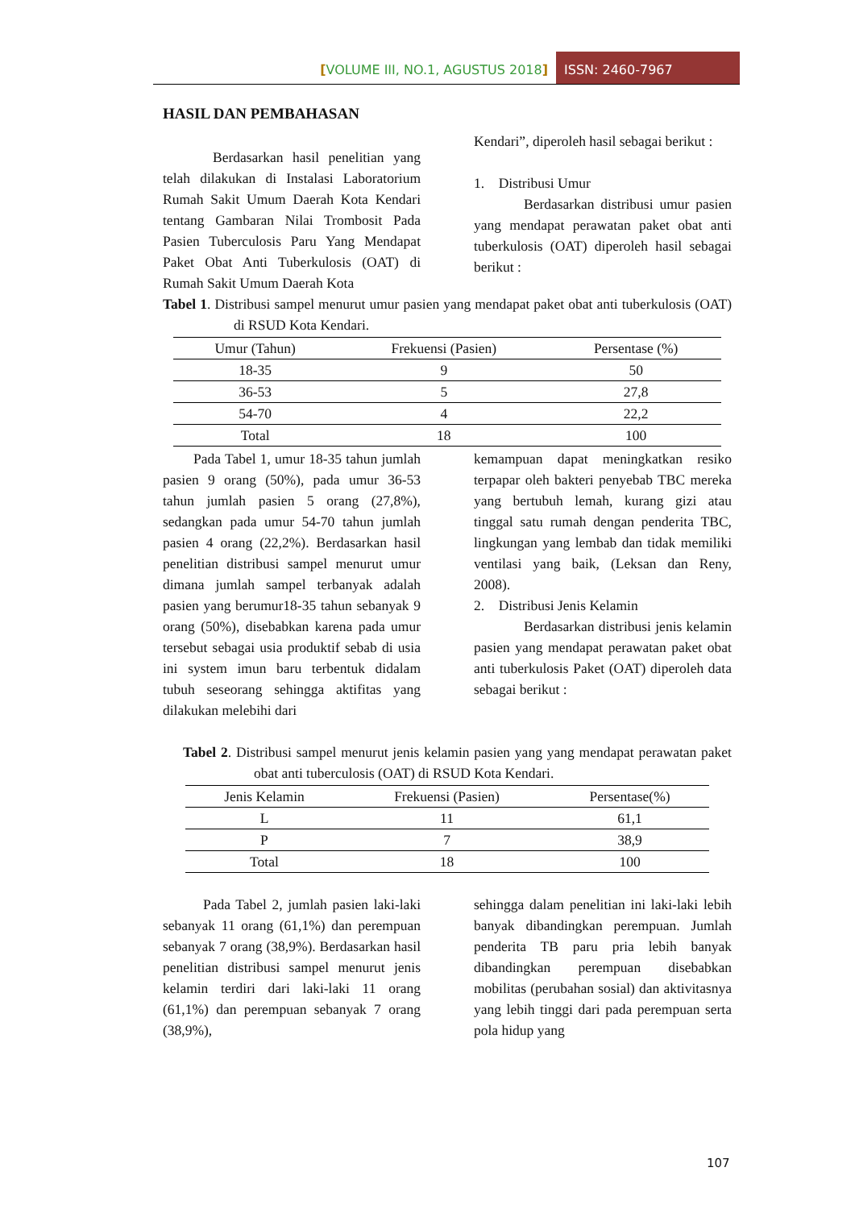[VOLUME III, NO.1, AGUSTUS 2018] ISSN: 2460-7967
HASIL DAN PEMBAHASAN
Berdasarkan hasil penelitian yang telah dilakukan di Instalasi Laboratorium Rumah Sakit Umum Daerah Kota Kendari tentang Gambaran Nilai Trombosit Pada Pasien Tuberculosis Paru Yang Mendapat Paket Obat Anti Tuberkulosis (OAT) di Rumah Sakit Umum Daerah Kota
Kendari”, diperoleh hasil sebagai berikut :
1. Distribusi Umur
Berdasarkan distribusi umur pasien yang mendapat perawatan paket obat anti tuberkulosis (OAT) diperoleh hasil sebagai berikut :
Tabel 1. Distribusi sampel menurut umur pasien yang mendapat paket obat anti tuberkulosis (OAT) di RSUD Kota Kendari.
| Umur (Tahun) | Frekuensi (Pasien) | Persentase (%) |
| --- | --- | --- |
| 18-35 | 9 | 50 |
| 36-53 | 5 | 27,8 |
| 54-70 | 4 | 22,2 |
| Total | 18 | 100 |
Pada Tabel 1, umur 18-35 tahun jumlah pasien 9 orang (50%), pada umur 36-53 tahun jumlah pasien 5 orang (27,8%), sedangkan pada umur 54-70 tahun jumlah pasien 4 orang (22,2%). Berdasarkan hasil penelitian distribusi sampel menurut umur dimana jumlah sampel terbanyak adalah pasien yang berumur18-35 tahun sebanyak 9 orang (50%), disebabkan karena pada umur tersebut sebagai usia produktif sebab di usia ini system imun baru terbentuk didalam tubuh seseorang sehingga aktifitas yang dilakukan melebihi dari
kemampuan dapat meningkatkan resiko terpapar oleh bakteri penyebab TBC mereka yang bertubuh lemah, kurang gizi atau tinggal satu rumah dengan penderita TBC, lingkungan yang lembab dan tidak memiliki ventilasi yang baik, (Leksan dan Reny, 2008).
2. Distribusi Jenis Kelamin
Berdasarkan distribusi jenis kelamin pasien yang mendapat perawatan paket obat anti tuberkulosis Paket (OAT) diperoleh data sebagai berikut :
Tabel 2. Distribusi sampel menurut jenis kelamin pasien yang yang mendapat perawatan paket obat anti tuberculosis (OAT) di RSUD Kota Kendari.
| Jenis Kelamin | Frekuensi (Pasien) | Persentase(%) |
| --- | --- | --- |
| L | 11 | 61,1 |
| P | 7 | 38,9 |
| Total | 18 | 100 |
Pada Tabel 2, jumlah pasien laki-laki sebanyak 11 orang (61,1%) dan perempuan sebanyak 7 orang (38,9%). Berdasarkan hasil penelitian distribusi sampel menurut jenis kelamin terdiri dari laki-laki 11 orang (61,1%) dan perempuan sebanyak 7 orang (38,9%),
sehingga dalam penelitian ini laki-laki lebih banyak dibandingkan perempuan. Jumlah penderita TB paru pria lebih banyak dibandingkan perempuan disebabkan mobilitas (perubahan sosial) dan aktivitasnya yang lebih tinggi dari pada perempuan serta pola hidup yang
107